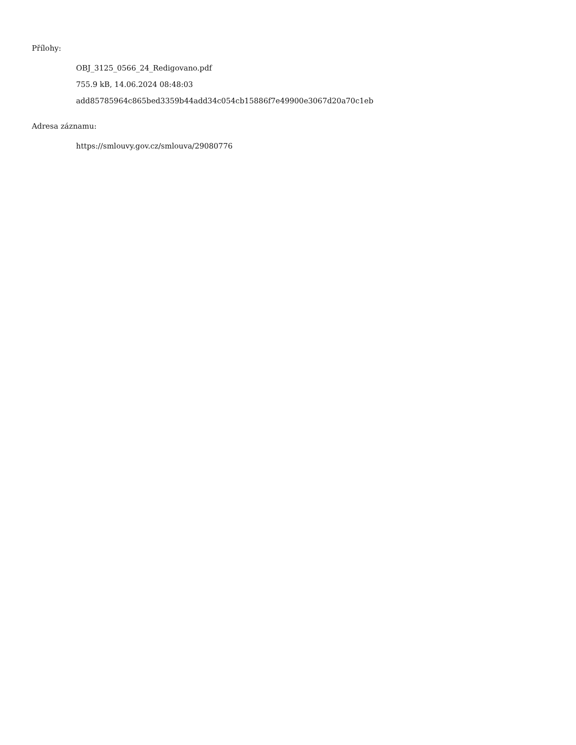Přílohy:
OBJ_3125_0566_24_Redigovano.pdf
755.9 kB, 14.06.2024 08:48:03
add85785964c865bed3359b44add34c054cb15886f7e49900e3067d20a70c1eb
Adresa záznamu:
https://smlouvy.gov.cz/smlouva/29080776